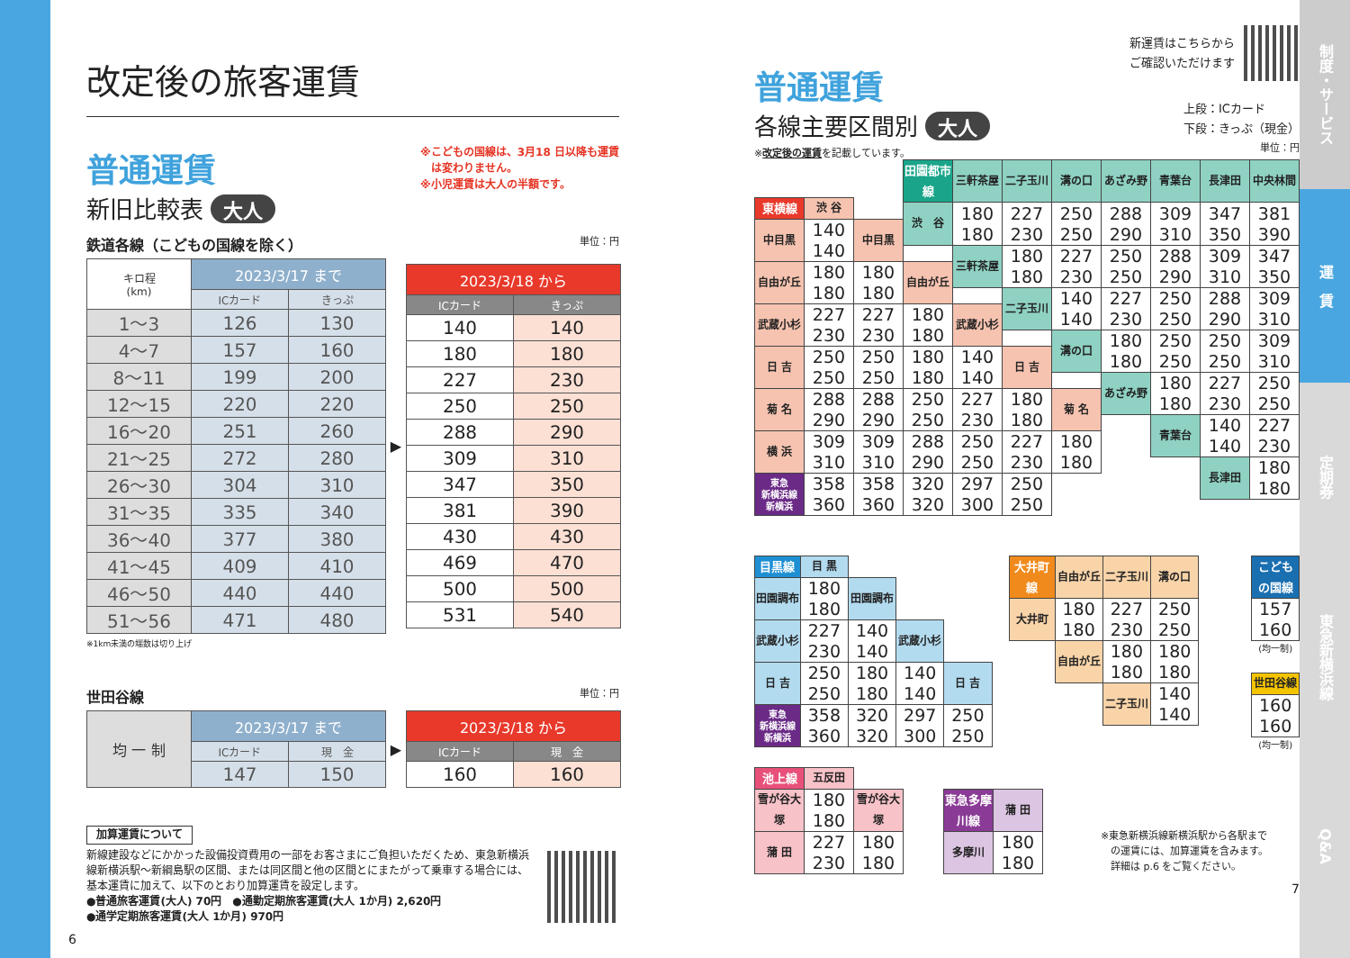制度・サービス
運　賃
定期券
東急新横浜線
Q&A
改定後の旅客運賃
普通運賃
新旧比較表 大人
※こどもの国線は、3月18 日以降も運賃
　は変わりません。
※小児運賃は大人の半額です。
鉄道各線（こどもの国線を除く） 単位：円
| キロ程 (km) | 2023/3/17 まで | |
| --- | --- | --- |
| | ICカード | きっぷ |
| 1～3 | 126 | 130 |
| 4～7 | 157 | 160 |
| 8～11 | 199 | 200 |
| 12～15 | 220 | 220 |
| 16～20 | 251 | 260 |
| 21～25 | 272 | 280 |
| 26～30 | 304 | 310 |
| 31～35 | 335 | 340 |
| 36～40 | 377 | 380 |
| 41～45 | 409 | 410 |
| 46～50 | 440 | 440 |
| 51～56 | 471 | 480 |
▶
| 2023/3/18 から | |
| --- | --- |
| ICカード | きっぷ |
| 140 | 140 |
| 180 | 180 |
| 227 | 230 |
| 250 | 250 |
| 288 | 290 |
| 309 | 310 |
| 347 | 350 |
| 381 | 390 |
| 430 | 430 |
| 469 | 470 |
| 500 | 500 |
| 531 | 540 |
※1km未満の端数は切り上げ
世田谷線 単位：円
| 均 一 制 | 2023/3/17 まで | |
| --- | --- | --- |
| | ICカード | 現 金 |
| | 147 | 150 |
▶
| 2023/3/18 から | |
| --- | --- |
| ICカード | 現 金 |
| 160 | 160 |
加算運賃について
新線建設などにかかった設備投資費用の一部をお客さまにご負担いただくため、東急新横浜線新横浜駅～新綱島駅の区間、または同区間と他の区間とにまたがって乗車する場合には、基本運賃に加えて、以下のとおり加算運賃を設定します。
●普通旅客運賃(大人) 70円　●通勤定期旅客運賃(大人 1か月) 2,620円
●通学定期旅客運賃(大人 1か月) 970円
6
普通運賃
各線主要区間別 大人
※改定後の運賃を記載しています。
新運賃はこちらから
ご確認いただけます
上段：ICカード
下段：きっぷ（現金）
単位：円
| 田園都市線 | 三軒茶屋 | 二子玉川 | 溝の口 | あざみ野 | 青葉台 | 長津田 | 中央林間 |
| 渋 谷 | 180 180 | 227 230 | 250 250 | 288 290 | 309 310 | 347 350 | 381 390 |
| | 三軒茶屋 | 180 180 | 227 230 | 250 250 | 288 290 | 309 310 | 347 350 |
| | | 二子玉川 | 140 140 | 227 230 | 250 250 | 288 290 | 309 310 |
| | | | 溝の口 | 180 180 | 250 250 | 250 250 | 309 310 |
| | | | | あざみ野 | 180 180 | 227 230 | 250 250 |
| | | | | | 青葉台 | 140 140 | 227 230 |
| | | | | | | 長津田 | 180 180 |
| 東横線 | 渋 谷 | | | | | |
| 中目黒 | 140 140 | 中目黒 | | | | |
| 自由が丘 | 180 180 | 180 180 | 自由が丘 | | | |
| 武蔵小杉 | 227 230 | 227 230 | 180 180 | 武蔵小杉 | | |
| 日 吉 | 250 250 | 250 250 | 180 180 | 140 140 | 日 吉 | |
| 菊 名 | 288 290 | 288 290 | 250 250 | 227 230 | 180 180 | 菊 名 |
| 横 浜 | 309 310 | 309 310 | 288 290 | 250 250 | 227 230 | 180 180 |
| 東急 新横浜線 新横浜 | 358 360 | 358 360 | 320 320 | 297 300 | 250 250 | |
| 目黒線 | 目 黒 | | | |
| 田園調布 | 180 180 | 田園調布 | | |
| 武蔵小杉 | 227 230 | 140 140 | 武蔵小杉 | |
| 日 吉 | 250 250 | 180 180 | 140 140 | 日 吉 |
| 東急 新横浜線 新横浜 | 358 360 | 320 320 | 297 300 | 250 250 |
| 大井町線 | 自由が丘 | 二子玉川 | 溝の口 |
| 大井町 | 180 180 | 227 230 | 250 250 |
| | 自由が丘 | 180 180 | 180 180 |
| | | 二子玉川 | 140 140 |
| こどもの国線 |
| 157 160 |
(均一制)
| 世田谷線 |
| 160 160 |
(均一制)
| 池上線 | 五反田 | |
| 雪が谷大塚 | 180 180 | 雪が谷大塚 |
| 蒲 田 | 227 230 | 180 180 |
| 東急多摩川線 | 蒲 田 |
| 多摩川 | 180 180 |
※東急新横浜線新横浜駅から各駅まで
　の運賃には、加算運賃を含みます。
　詳細は p.6 をご覧ください。
7